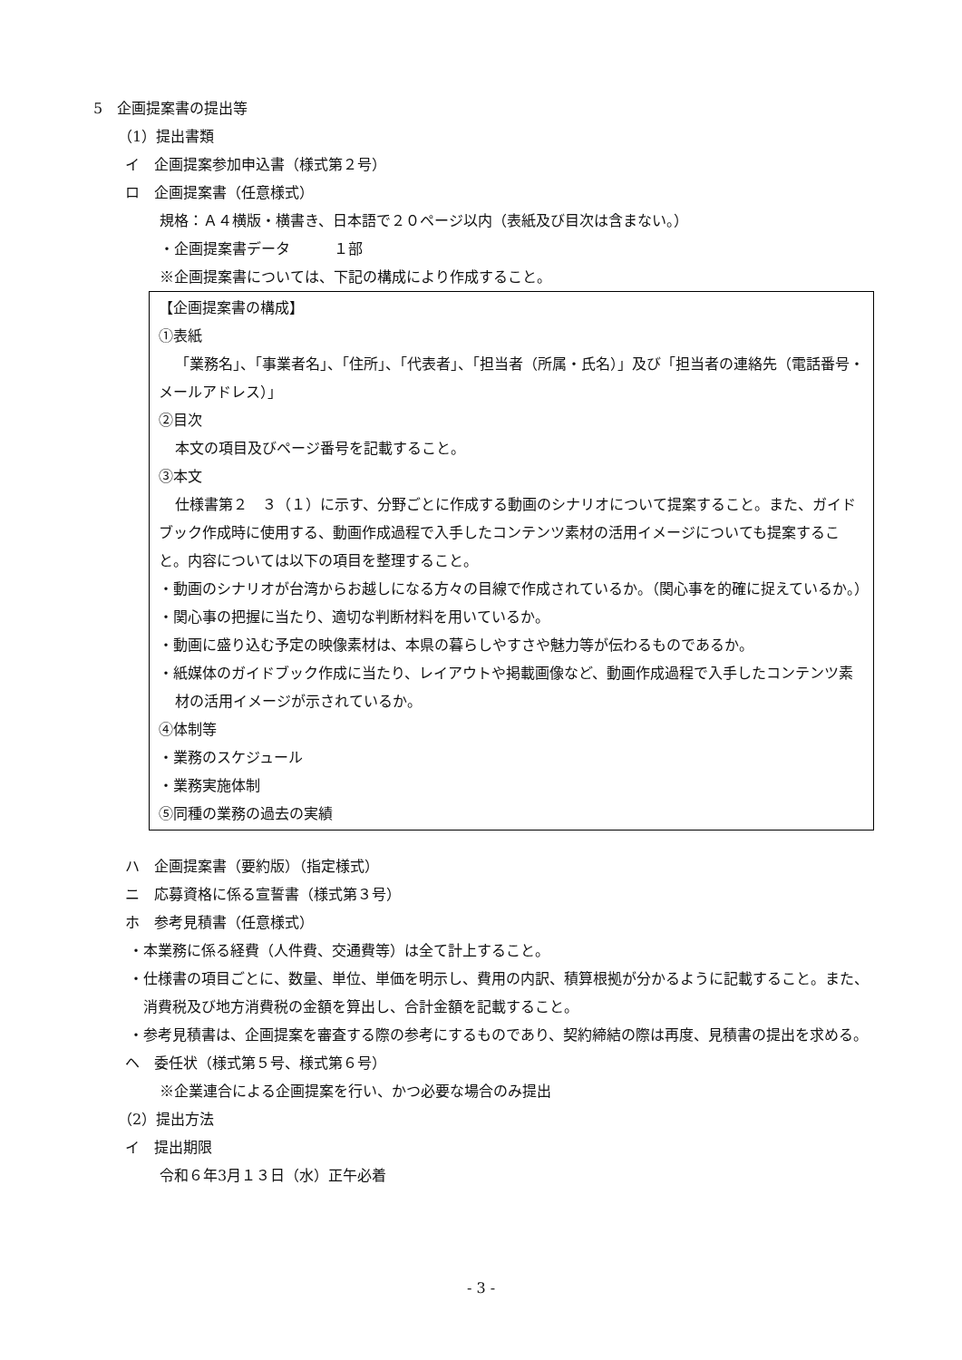5　企画提案書の提出等
（1）提出書類
イ　企画提案参加申込書（様式第２号）
ロ　企画提案書（任意様式）
規格：Ａ４横版・横書き、日本語で２０ページ以内（表紙及び目次は含まない。）
・企画提案書データ　　　１部
※企画提案書については、下記の構成により作成すること。
【企画提案書の構成】
①表紙
「業務名」、「事業者名」、「住所」、「代表者」、「担当者（所属・氏名）」及び「担当者の連絡先（電話番号・メールアドレス）」
②目次
本文の項目及びページ番号を記載すること。
③本文
仕様書第２　３（１）に示す、分野ごとに作成する動画のシナリオについて提案すること。また、ガイドブック作成時に使用する、動画作成過程で入手したコンテンツ素材の活用イメージについても提案すること。内容については以下の項目を整理すること。
・動画のシナリオが台湾からお越しになる方々の目線で作成されているか。（関心事を的確に捉えているか。）
・関心事の把握に当たり、適切な判断材料を用いているか。
・動画に盛り込む予定の映像素材は、本県の暮らしやすさや魅力等が伝わるものであるか。
・紙媒体のガイドブック作成に当たり、レイアウトや掲載画像など、動画作成過程で入手したコンテンツ素材の活用イメージが示されているか。
④体制等
・業務のスケジュール
・業務実施体制
⑤同種の業務の過去の実績
ハ　企画提案書（要約版）（指定様式）
ニ　応募資格に係る宣誓書（様式第３号）
ホ　参考見積書（任意様式）
・本業務に係る経費（人件費、交通費等）は全て計上すること。
・仕様書の項目ごとに、数量、単位、単価を明示し、費用の内訳、積算根拠が分かるように記載すること。また、消費税及び地方消費税の金額を算出し、合計金額を記載すること。
・参考見積書は、企画提案を審査する際の参考にするものであり、契約締結の際は再度、見積書の提出を求める。
ヘ　委任状（様式第５号、様式第６号）
※企業連合による企画提案を行い、かつ必要な場合のみ提出
（2）提出方法
イ　提出期限
令和６年3月１３日（水）正午必着
- 3 -